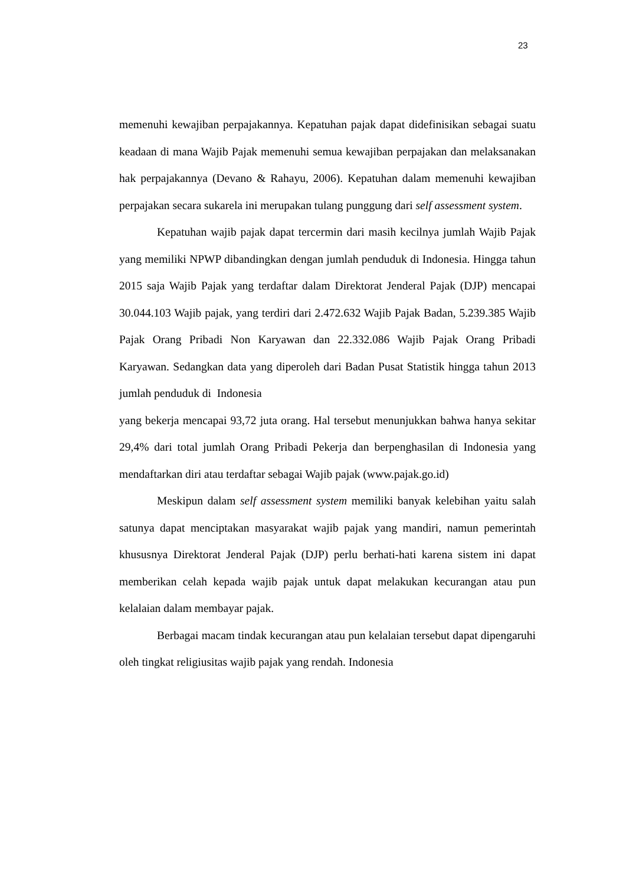23
memenuhi kewajiban perpajakannya. Kepatuhan pajak dapat didefinisikan sebagai suatu keadaan di mana Wajib Pajak memenuhi semua kewajiban perpajakan dan melaksanakan hak perpajakannya (Devano & Rahayu, 2006). Kepatuhan dalam memenuhi kewajiban perpajakan secara sukarela ini merupakan tulang punggung dari self assessment system.
Kepatuhan wajib pajak dapat tercermin dari masih kecilnya jumlah Wajib Pajak yang memiliki NPWP dibandingkan dengan jumlah penduduk di Indonesia. Hingga tahun 2015 saja Wajib Pajak yang terdaftar dalam Direktorat Jenderal Pajak (DJP) mencapai 30.044.103 Wajib pajak, yang terdiri dari 2.472.632 Wajib Pajak Badan, 5.239.385 Wajib Pajak Orang Pribadi Non Karyawan dan 22.332.086 Wajib Pajak Orang Pribadi Karyawan. Sedangkan data yang diperoleh dari Badan Pusat Statistik hingga tahun 2013 jumlah penduduk di Indonesia
yang bekerja mencapai 93,72 juta orang. Hal tersebut menunjukkan bahwa hanya sekitar 29,4% dari total jumlah Orang Pribadi Pekerja dan berpenghasilan di Indonesia yang mendaftarkan diri atau terdaftar sebagai Wajib pajak (www.pajak.go.id)
Meskipun dalam self assessment system memiliki banyak kelebihan yaitu salah satunya dapat menciptakan masyarakat wajib pajak yang mandiri, namun pemerintah khususnya Direktorat Jenderal Pajak (DJP) perlu berhati-hati karena sistem ini dapat memberikan celah kepada wajib pajak untuk dapat melakukan kecurangan atau pun kelalaian dalam membayar pajak.
Berbagai macam tindak kecurangan atau pun kelalaian tersebut dapat dipengaruhi oleh tingkat religiusitas wajib pajak yang rendah. Indonesia